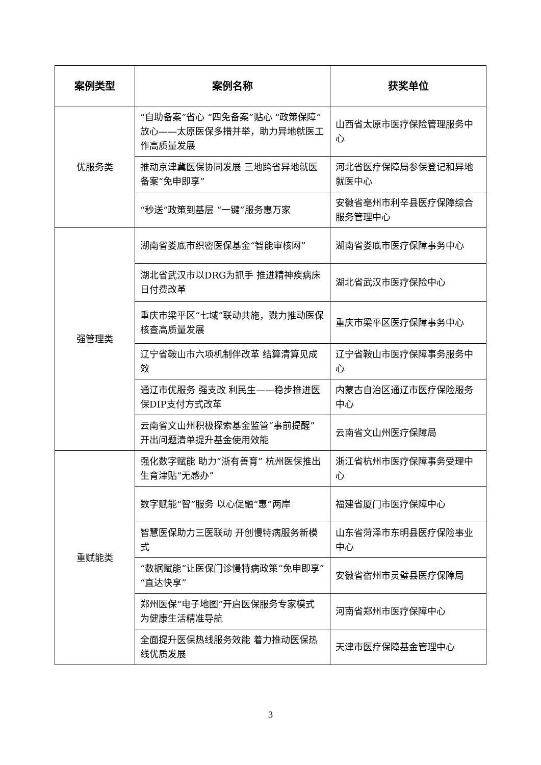| 案例类型 | 案例名称 | 获奖单位 |
| --- | --- | --- |
| 优服务类 | “自助备案”省心 “四免备案”贴心 “政策保障”放心——太原医保多措并举，助力异地就医工作高质量发展 | 山西省太原市医疗保险管理服务中心 |
| | 推动京津冀医保协同发展 三地跨省异地就医备案“免申即享” | 河北省医疗保障局参保登记和异地就医中心 |
| | “秒送”政策到基层 “一键”服务惠万家 | 安徽省亳州市利辛县医疗保障综合服务管理中心 |
| 强管理类 | 湖南省娄底市织密医保基金“智能审核网” | 湖南省娄底市医疗保障事务中心 |
| | 湖北省武汉市以DRG为抓手 推进精神疾病床日付费改革 | 湖北省武汉市医疗保险中心 |
| | 重庆市梁平区“七域”联动共施，戮力推动医保核查高质量发展 | 重庆市梁平区医疗保障事务中心 |
| | 辽宁省鞍山市六项机制伴改革 结算清算见成效 | 辽宁省鞍山市医疗保障事务服务中心 |
| | 通辽市优服务 强支改 利民生——稳步推进医保DIP支付方式改革 | 内蒙古自治区通辽市医疗保险服务中心 |
| | 云南省文山州积极探索基金监管“事前提醒” 开出问题清单提升基金使用效能 | 云南省文山州医疗保障局 |
| 重赋能类 | 强化数字赋能 助力“浙有善育” 杭州医保推出生育津贴“无感办” | 浙江省杭州市医疗保障事务受理中心 |
| | 数字赋能“智”服务 以心促融“惠”两岸 | 福建省厦门市医疗保障中心 |
| | 智慧医保助力三医联动 开创慢特病服务新模式 | 山东省菏泽市东明县医疗保险事业中心 |
| | “数据赋能”让医保门诊慢特病政策“免申即享”“直达快享” | 安徽省宿州市灵璧县医疗保障局 |
| | 郑州医保“电子地图”开启医保服务专家模式 为健康生活精准导航 | 河南省郑州市医疗保障中心 |
| | 全面提升医保热线服务效能 着力推动医保热线优质发展 | 天津市医疗保障基金管理中心 |
3